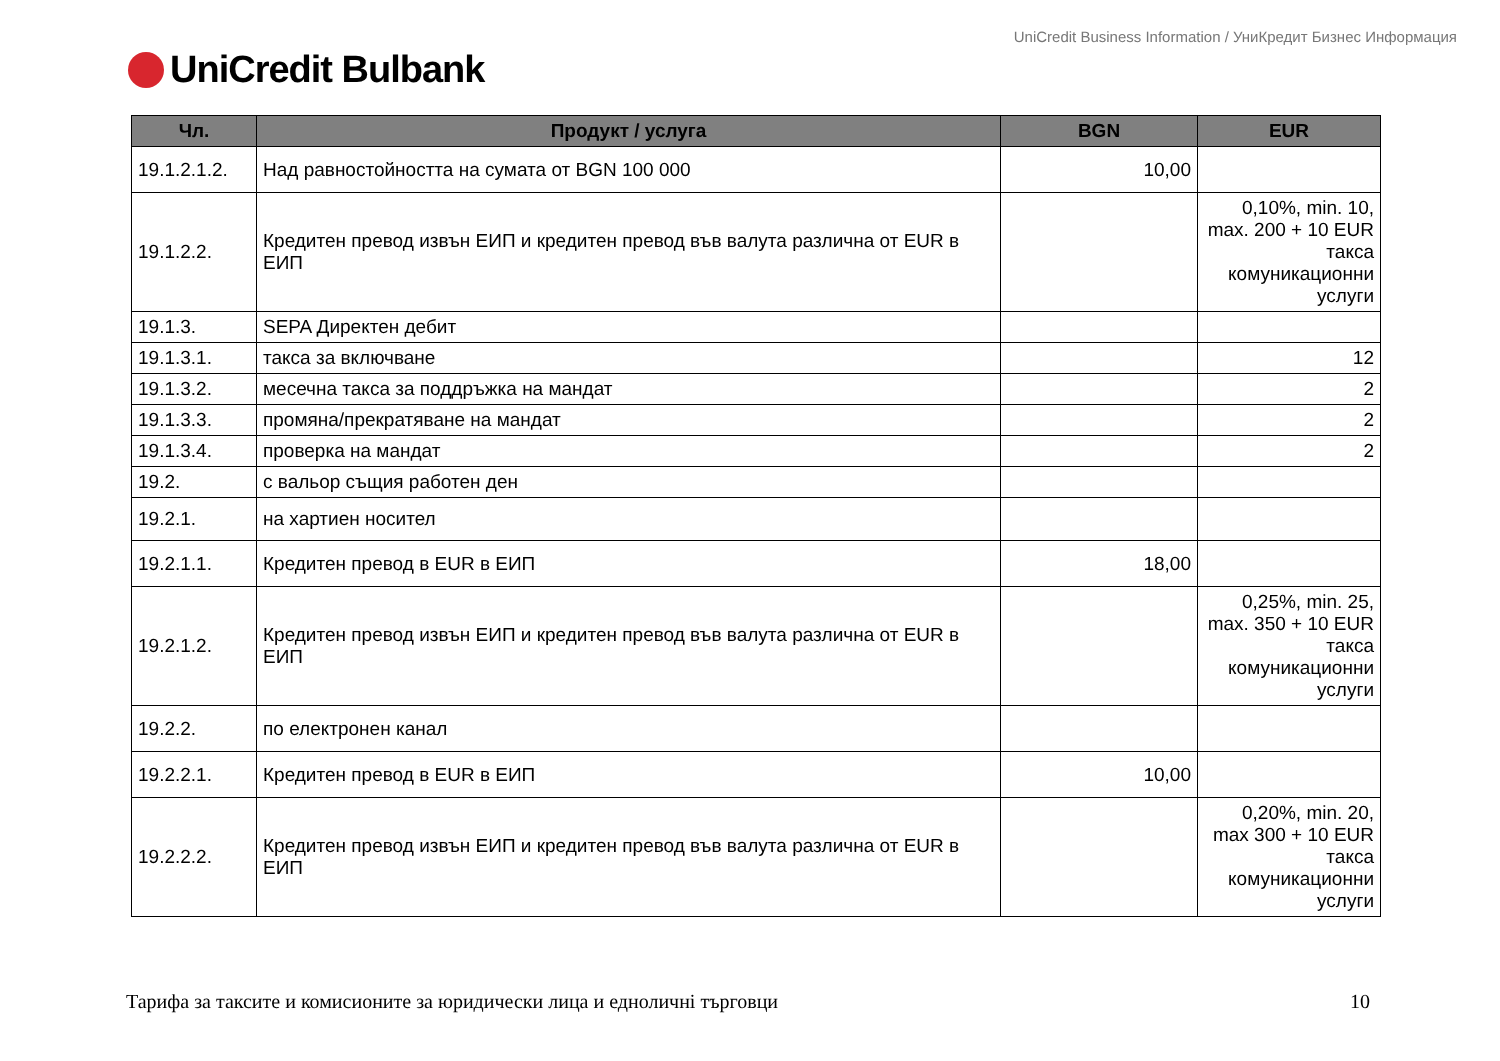UniCredit Bulbank
UniCredit Business Information / УниКредит Бизнес Информация
| Чл. | Продукт / услуга | BGN | EUR |
| --- | --- | --- | --- |
| 19.1.2.1.2. | Над равностойността на сумата от BGN 100 000 | 10,00 | |
| 19.1.2.2. | Кредитен превод извън ЕИП и кредитен превод във валута различна от EUR в ЕИП | | 0,10%, min. 10, max. 200 + 10 EUR такса комуникационни услуги |
| 19.1.3. | SEPA Директен дебит | | |
| 19.1.3.1. | такса за включване | | 12 |
| 19.1.3.2. | месечна такса за поддръжка на мандат | | 2 |
| 19.1.3.3. | промяна/прекратяване на мандат | | 2 |
| 19.1.3.4. | проверка на мандат | | 2 |
| 19.2. | с вальор същия работен ден | | |
| 19.2.1. | на хартиен носител | | |
| 19.2.1.1. | Кредитен превод в EUR в ЕИП | 18,00 | |
| 19.2.1.2. | Кредитен превод извън ЕИП и кредитен превод във валута различна от EUR в ЕИП | | 0,25%, min. 25, max. 350 + 10 EUR такса комуникационни услуги |
| 19.2.2. | по електронен канал | | |
| 19.2.2.1. | Кредитен превод в EUR в ЕИП | 10,00 | |
| 19.2.2.2. | Кредитен превод извън ЕИП и кредитен превод във валута различна от EUR в ЕИП | | 0,20%, min. 20, max 300 + 10 EUR такса комуникационни услуги |
Тарифа за таксите и комисионите за юридически лица и едноличнi търговци 10